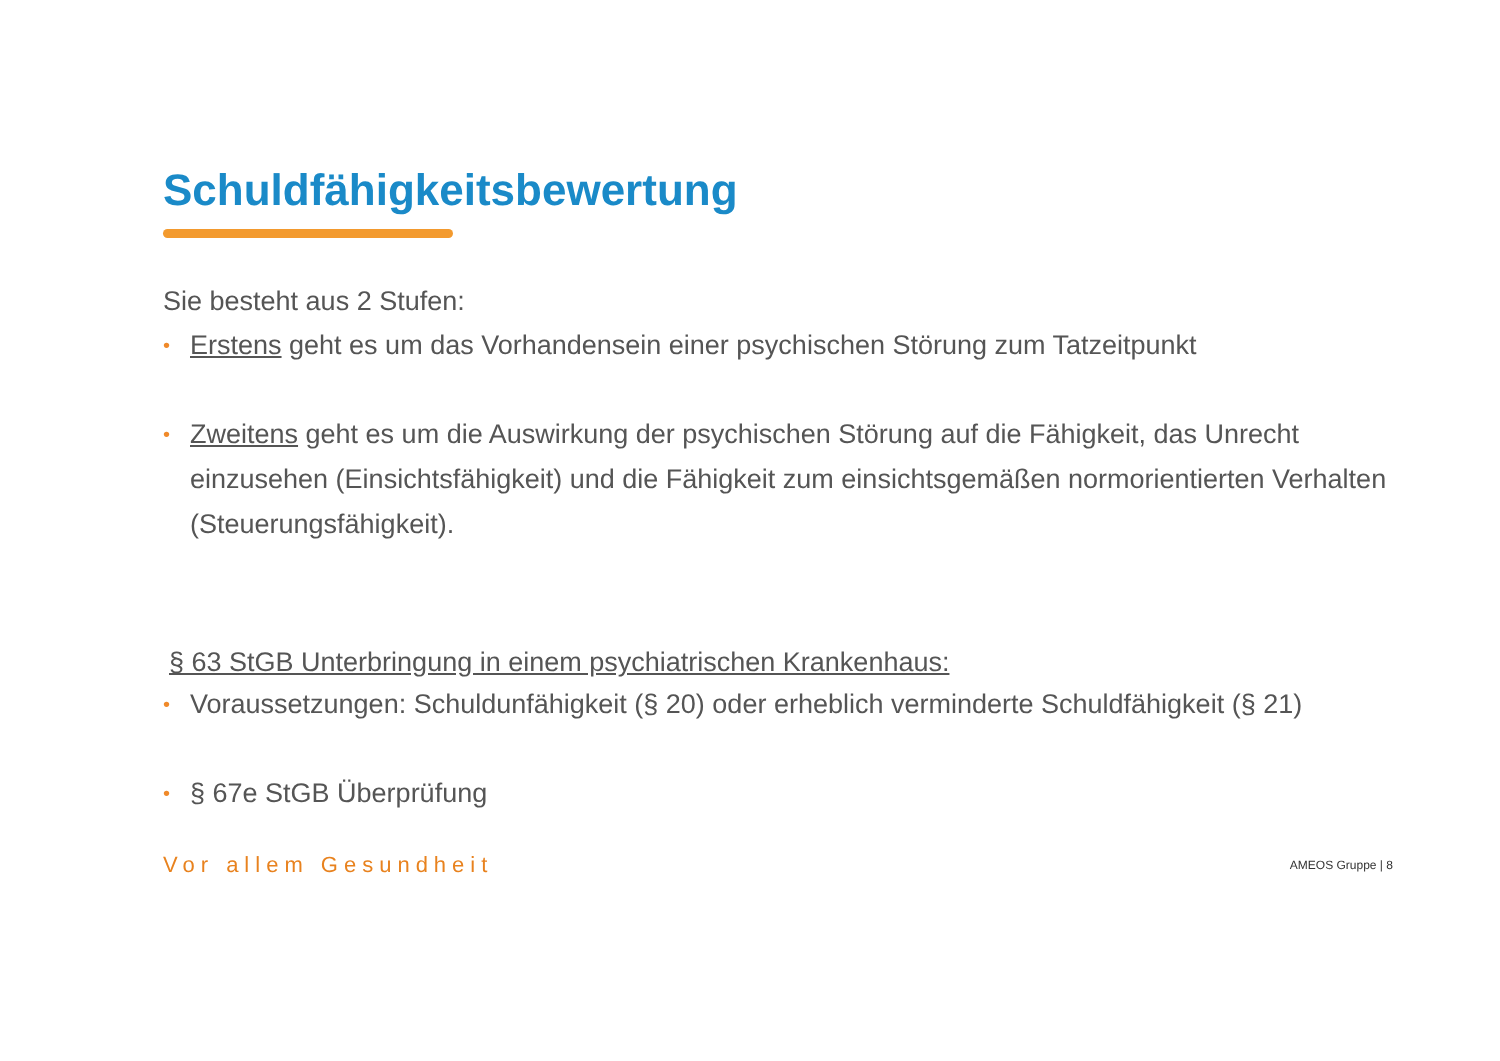Schuldfähigkeitsbewertung
Sie besteht aus 2 Stufen:
• Erstens geht es um das Vorhandensein einer psychischen Störung zum Tatzeitpunkt
• Zweitens geht es um die Auswirkung der psychischen Störung auf die Fähigkeit, das Unrecht einzusehen (Einsichtsfähigkeit) und die Fähigkeit zum einsichtsgemäßen normorientierten Verhalten (Steuerungsfähigkeit).
§ 63 StGB Unterbringung in einem psychiatrischen Krankenhaus:
• Voraussetzungen: Schuldunfähigkeit (§ 20) oder erheblich verminderte Schuldfähigkeit (§ 21)
• § 67e StGB Überprüfung
Vor allem Gesundheit AMEOS Gruppe | 8